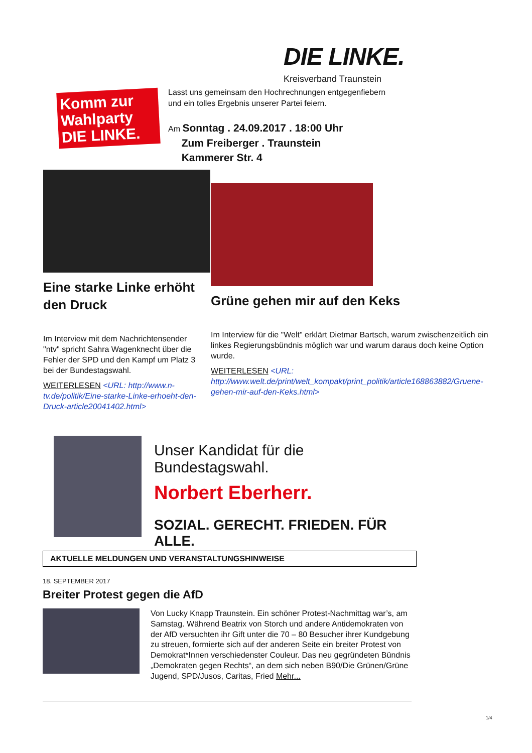DIE LINKE.
Kreisverband Traunstein
Komm zur
Wahlparty
DIE LINKE.
Lasst uns gemeinsam den Hochrechnungen entgegenfiebern
und ein tolles Ergebnis unserer Partei feiern.
Am Sonntag . 24.09.2017 . 18:00 Uhr
Zum Freiberger . Traunstein
Kammerer Str. 4
Eine starke Linke erhöht den Druck
Im Interview mit dem Nachrichtensender "ntv" spricht Sahra Wagenknecht über die Fehler der SPD und den Kampf um Platz 3 bei der Bundestagswahl.
WEITERLESEN <URL: http://www.n-tv.de/politik/Eine-starke-Linke-erhoeht-den-Druck-article20041402.html>
Grüne gehen mir auf den Keks
Im Interview für die "Welt" erklärt Dietmar Bartsch, warum zwischenzeitlich ein linkes Regierungsbündnis möglich war und warum daraus doch keine Option wurde.
WEITERLESEN <URL: http://www.welt.de/print/welt_kompakt/print_politik/article168863882/Gruene-gehen-mir-auf-den-Keks.html>
Unser Kandidat für die Bundestagswahl.
Norbert Eberherr.
SOZIAL. GERECHT. FRIEDEN. FÜR ALLE.
AKTUELLE MELDUNGEN UND VERANSTALTUNGSHINWEISE
18. SEPTEMBER 2017
Breiter Protest gegen die AfD
Von Lucky Knapp Traunstein. Ein schöner Protest-Nachmittag war’s, am Samstag. Während Beatrix von Storch und andere Antidemokraten von der AfD versuchten ihr Gift unter die 70 – 80 Besucher ihrer Kundgebung zu streuen, formierte sich auf der anderen Seite ein breiter Protest von Demokrat*Innen verschiedenster Couleur. Das neu gegründeten Bündnis „Demokraten gegen Rechts“, an dem sich neben B90/Die Grünen/Grüne Jugend, SPD/Jusos, Caritas, Fried Mehr...
1/4